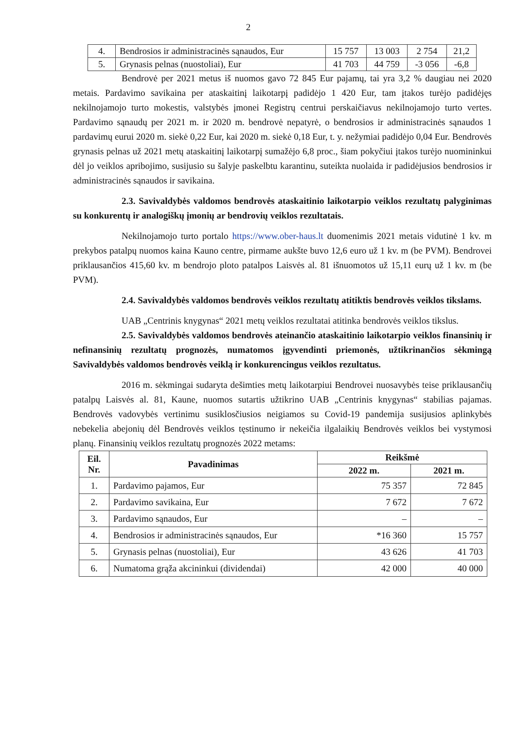2
| 4. | Bendrosios ir administracinės sąnaudos, Eur | 15 757 | 13 003 | 2 754 | 21,2 |
| 5. | Grynasis pelnas (nuostoliai), Eur | 41 703 | 44 759 | -3 056 | -6,8 |
Bendrovė per 2021 metus iš nuomos gavo 72 845 Eur pajamų, tai yra 3,2 % daugiau nei 2020 metais. Pardavimo savikaina per ataskaitinį laikotarpį padidėjo 1 420 Eur, tam įtakos turėjo padidėjęs nekilnojamojo turto mokestis, valstybės įmonei Registrų centrui perskaičiavus nekilnojamojo turto vertes. Pardavimo sąnaudų per 2021 m. ir 2020 m. bendrovė nepatyrė, o bendrosios ir administracinės sąnaudos 1 pardavimų eurui 2020 m. siekė 0,22 Eur, kai 2020 m. siekė 0,18 Eur, t. y. nežymiai padidėjo 0,04 Eur. Bendrovės grynasis pelnas už 2021 metų ataskaitinį laikotarpį sumažėjo 6,8 proc., šiam pokyčiui įtakos turėjo nuomininkui dėl jo veiklos apribojimo, susijusio su šalyje paskelbtu karantinu, suteikta nuolaida ir padidėjusios bendrosios ir administracinės sąnaudos ir savikaina.
2.3. Savivaldybės valdomos bendrovės ataskaitinio laikotarpio veiklos rezultatų palyginimas su konkurentų ir analogiškų įmonių ar bendrovių veiklos rezultatais.
Nekilnojamojo turto portalo https://www.ober-haus.lt duomenimis 2021 metais vidutinė 1 kv. m prekybos patalpų nuomos kaina Kauno centre, pirmame aukšte buvo 12,6 euro už 1 kv. m (be PVM). Bendrovei priklausančios 415,60 kv. m bendrojo ploto patalpos Laisvės al. 81 išnuomotos už 15,11 eurų už 1 kv. m (be PVM).
2.4. Savivaldybės valdomos bendrovės veiklos rezultatų atitiktis bendrovės veiklos tikslams.
UAB „Centrinis knygynas“ 2021 metų veiklos rezultatai atitinka bendrovės veiklos tikslus.
2.5. Savivaldybės valdomos bendrovės ateinančio ataskaitinio laikotarpio veiklos finansinių ir nefinansinių rezultatų prognozės, numatomos įgyvendinti priemonės, užtikrinančios sėkmingą Savivaldybės valdomos bendrovės veiklą ir konkurencingus veiklos rezultatus.
2016 m. sėkmingai sudaryta dešimties metų laikotarpiui Bendrovei nuosavybės teise priklausančių patalpų Laisvės al. 81, Kaune, nuomos sutartis užtikrino UAB „Centrinis knygynas“ stabilias pajamas. Bendrovės vadovybės vertinimu susiklosčiusios neigiamos su Covid-19 pandemija susijusios aplinkybės nebekelia abejonių dėl Bendrovės veiklos tęstinumo ir nekeičia ilgalaikių Bendrovės veiklos bei vystymosi planų. Finansinių veiklos rezultatų prognozės 2022 metams:
| Eil. Nr. | Pavadinimas | Reikšmė | |
| --- | --- | --- | --- |
| | | 2022 m. | 2021 m. |
| 1. | Pardavimo pajamos, Eur | 75 357 | 72 845 |
| 2. | Pardavimo savikaina, Eur | 7 672 | 7 672 |
| 3. | Pardavimo sąnaudos, Eur | – | – |
| 4. | Bendrosios ir administracinės sąnaudos, Eur | *16 360 | 15 757 |
| 5. | Grynasis pelnas (nuostoliai), Eur | 43 626 | 41 703 |
| 6. | Numatoma grąža akcininkui (dividendai) | 42 000 | 40 000 |